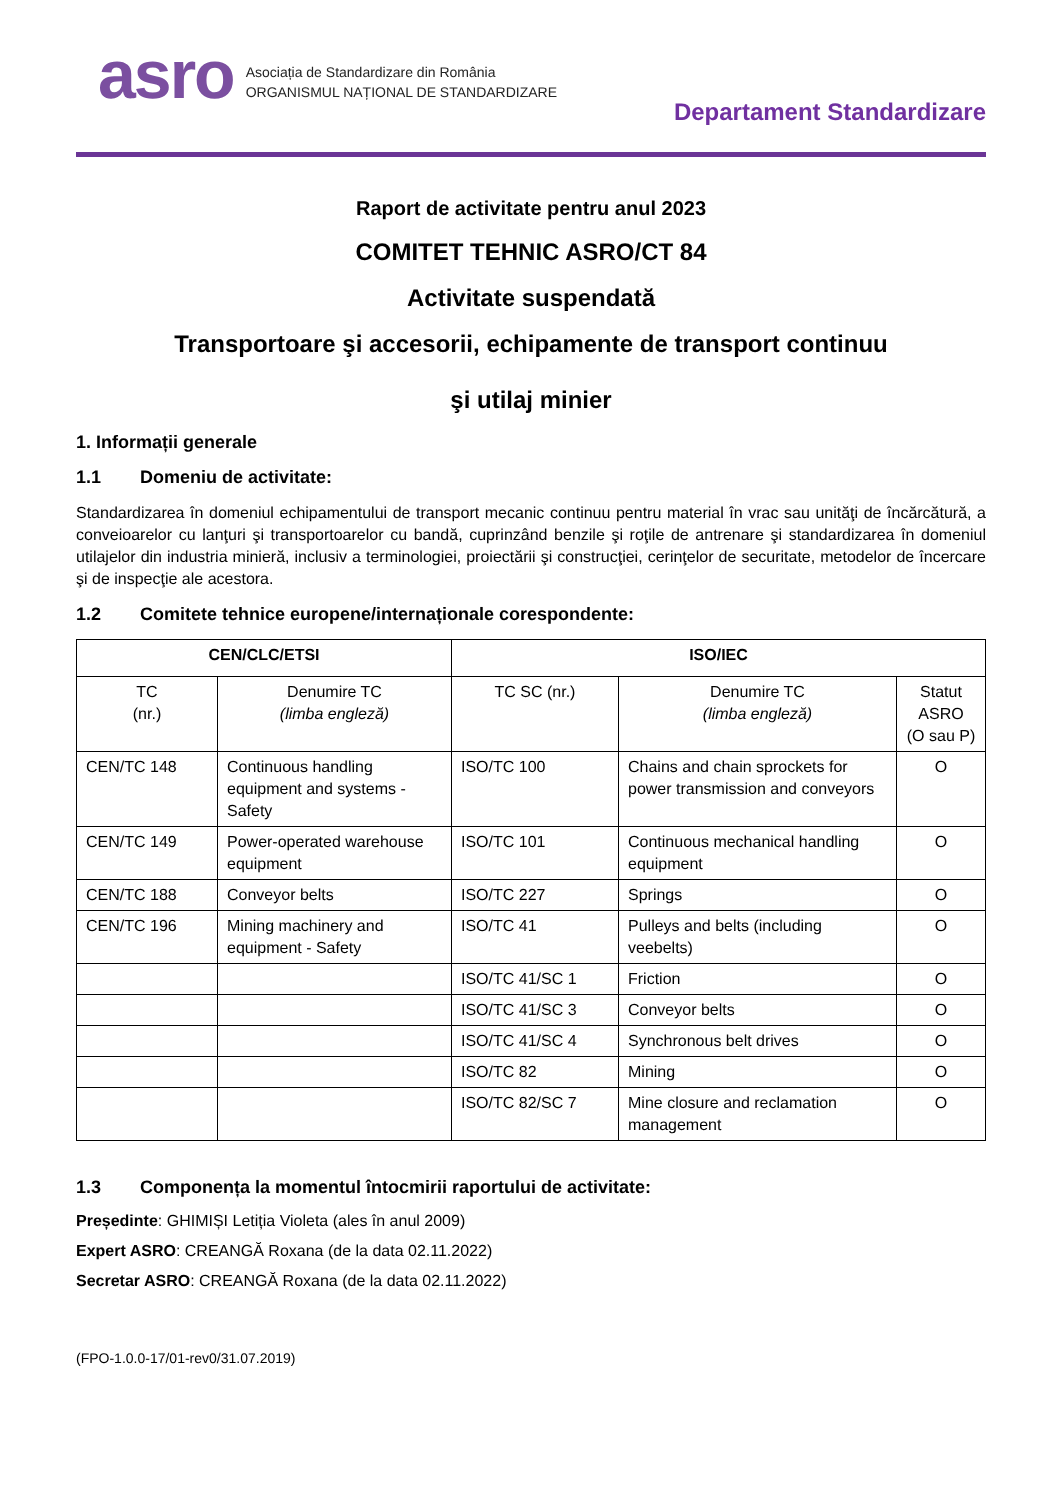asro
Asociația de Standardizare din România
ORGANISMUL NAȚIONAL DE STANDARDIZARE
Departament Standardizare
Raport de activitate pentru anul 2023
COMITET TEHNIC ASRO/CT 84
Activitate suspendată
Transportoare şi accesorii, echipamente de transport continuu
şi utilaj minier
1. Informații generale
1.1 Domeniu de activitate:
Standardizarea în domeniul echipamentului de transport mecanic continuu pentru material în vrac sau unităţi de încărcătură, a conveioarelor cu lanţuri şi transportoarelor cu bandă, cuprinzând benzile şi roţile de antrenare şi standardizarea în domeniul utilajelor din industria minieră, inclusiv a terminologiei, proiectării şi construcţiei, cerinţelor de securitate, metodelor de încercare şi de inspecţie ale acestora.
1.2 Comitete tehnice europene/internaționale corespondente:
| CEN/CLC/ETSI | | ISO/IEC | | |
| --- | --- | --- | --- | --- |
| TC (nr.) | Denumire TC (limba engleză) | TC SC (nr.) | Denumire TC (limba engleză) | Statut ASRO (O sau P) |
| CEN/TC 148 | Continuous handling equipment and systems - Safety | ISO/TC 100 | Chains and chain sprockets for power transmission and conveyors | O |
| CEN/TC 149 | Power-operated warehouse equipment | ISO/TC 101 | Continuous mechanical handling equipment | O |
| CEN/TC 188 | Conveyor belts | ISO/TC 227 | Springs | O |
| CEN/TC 196 | Mining machinery and equipment - Safety | ISO/TC 41 | Pulleys and belts (including veebelts) | O |
| | | ISO/TC 41/SC 1 | Friction | O |
| | | ISO/TC 41/SC 3 | Conveyor belts | O |
| | | ISO/TC 41/SC 4 | Synchronous belt drives | O |
| | | ISO/TC 82 | Mining | O |
| | | ISO/TC 82/SC 7 | Mine closure and reclamation management | O |
1.3 Componența la momentul întocmirii raportului de activitate:
Președinte: GHIMIȘI Letiția Violeta (ales în anul 2009)
Expert ASRO: CREANGĂ Roxana (de la data 02.11.2022)
Secretar ASRO: CREANGĂ Roxana (de la data 02.11.2022)
(FPO-1.0.0-17/01-rev0/31.07.2019)